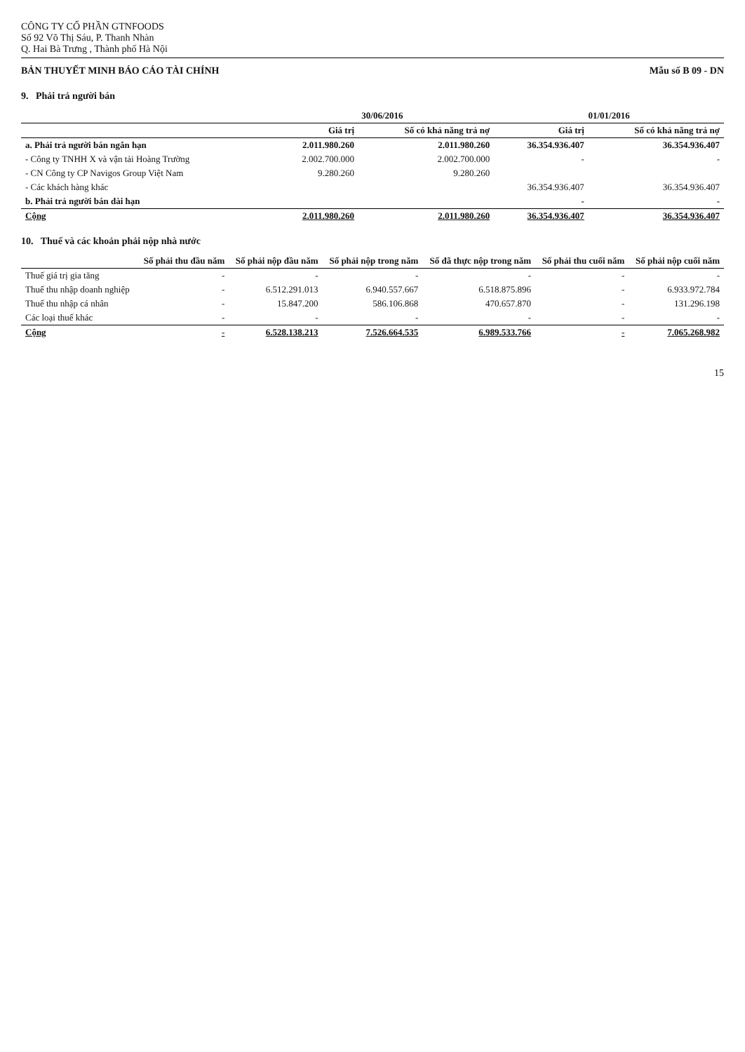CÔNG TY CỔ PHẦN GTNFOODS
Số 92 Võ Thị Sáu, P. Thanh Nhàn
Q. Hai Bà Trưng , Thành phố Hà Nội
BẢN THUYẾT MINH BÁO CÁO TÀI CHÍNH Mẫu số B 09 - DN
9. Phải trả người bán
| | 30/06/2016 | | 01/01/2016 | |
| --- | --- | --- | --- | --- |
| | Giá trị | Số có khả năng trả nợ | Giá trị | Số có khả năng trả nợ |
| a. Phải trả người bán ngắn hạn | 2.011.980.260 | 2.011.980.260 | 36.354.936.407 | 36.354.936.407 |
| - Công ty TNHH X và vận tải Hoàng Trường | 2.002.700.000 | 2.002.700.000 | - | - |
| - CN Công ty CP Navigos Group Việt Nam | 9.280.260 | 9.280.260 | | |
| - Các khách hàng khác | | | 36.354.936.407 | 36.354.936.407 |
| b. Phải trả người bán dài hạn | | | - | - |
| Cộng | 2.011.980.260 | 2.011.980.260 | 36.354.936.407 | 36.354.936.407 |
10. Thuế và các khoản phải nộp nhà nước
| | Số phải thu đầu năm | Số phải nộp đầu năm | Số phải nộp trong năm | Số đã thực nộp trong năm | Số phải thu cuối năm | Số phải nộp cuối năm |
| --- | --- | --- | --- | --- | --- | --- |
| Thuế giá trị gia tăng | - | - | - | - | - | - |
| Thuế thu nhập doanh nghiệp | - | 6.512.291.013 | 6.940.557.667 | 6.518.875.896 | - | 6.933.972.784 |
| Thuế thu nhập cá nhân | - | 15.847.200 | 586.106.868 | 470.657.870 | - | 131.296.198 |
| Các loại thuế khác | - | - | - | - | - | - |
| Cộng | - | 6.528.138.213 | 7.526.664.535 | 6.989.533.766 | - | 7.065.268.982 |
15